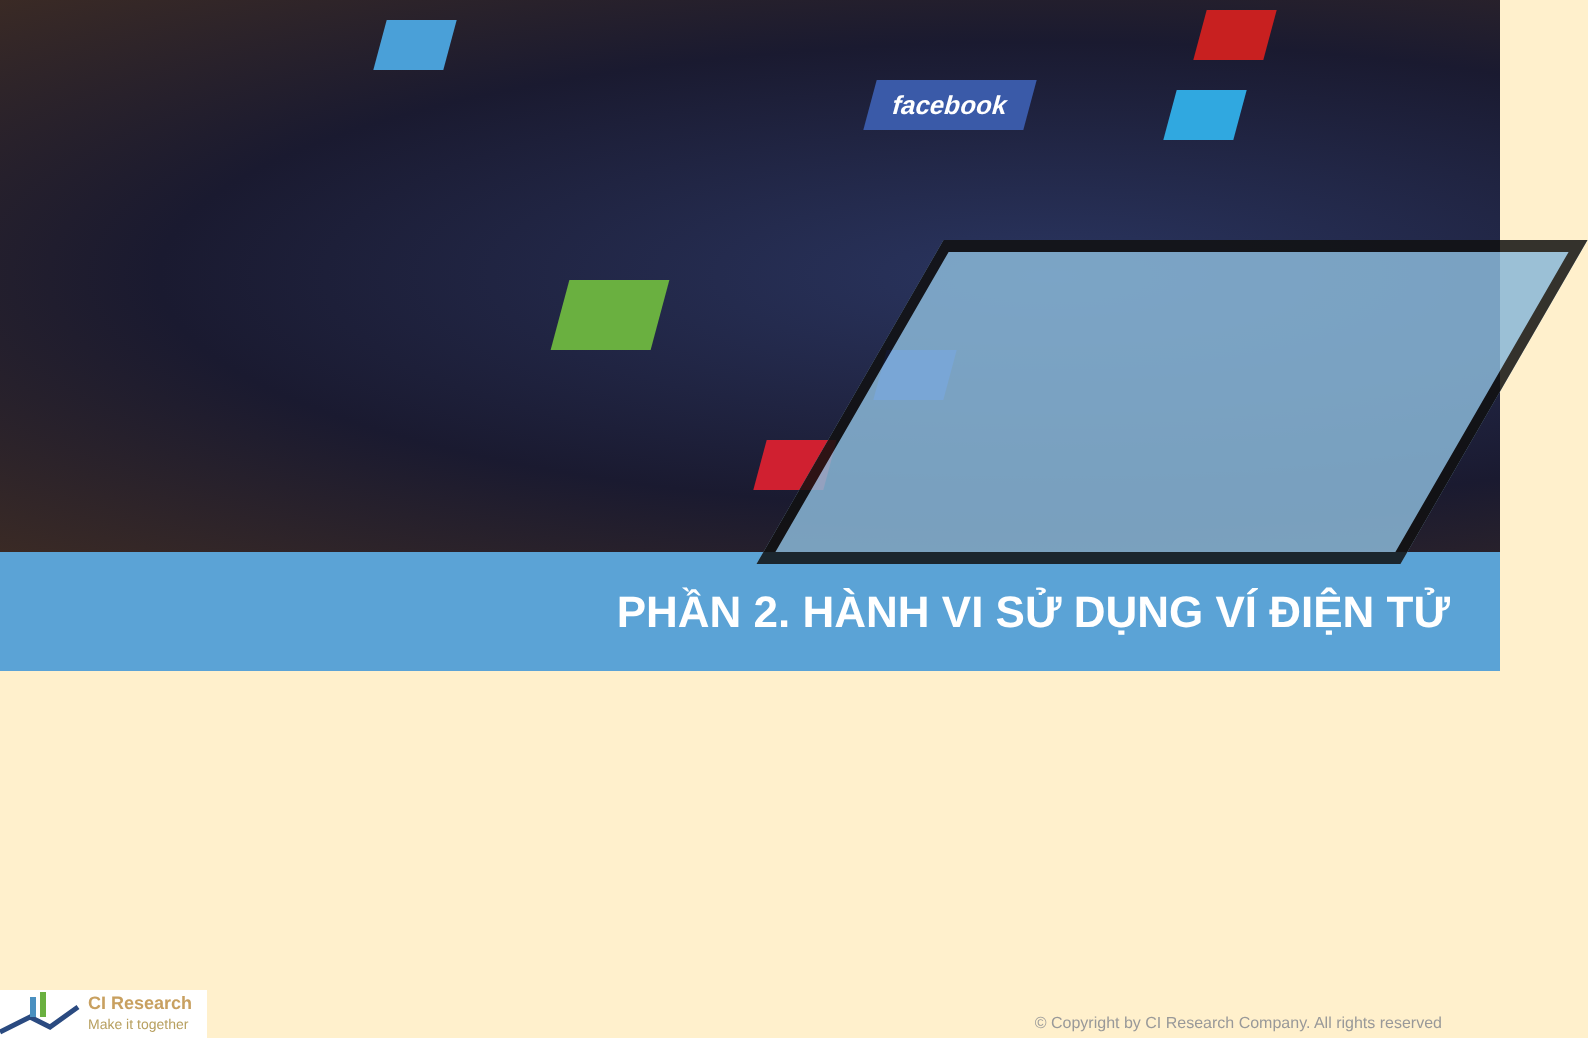facebook
PHẦN 2. HÀNH VI SỬ DỤNG VÍ ĐIỆN TỬ
CI Research
Make it together
© Copyright by CI Research Company. All rights reserved